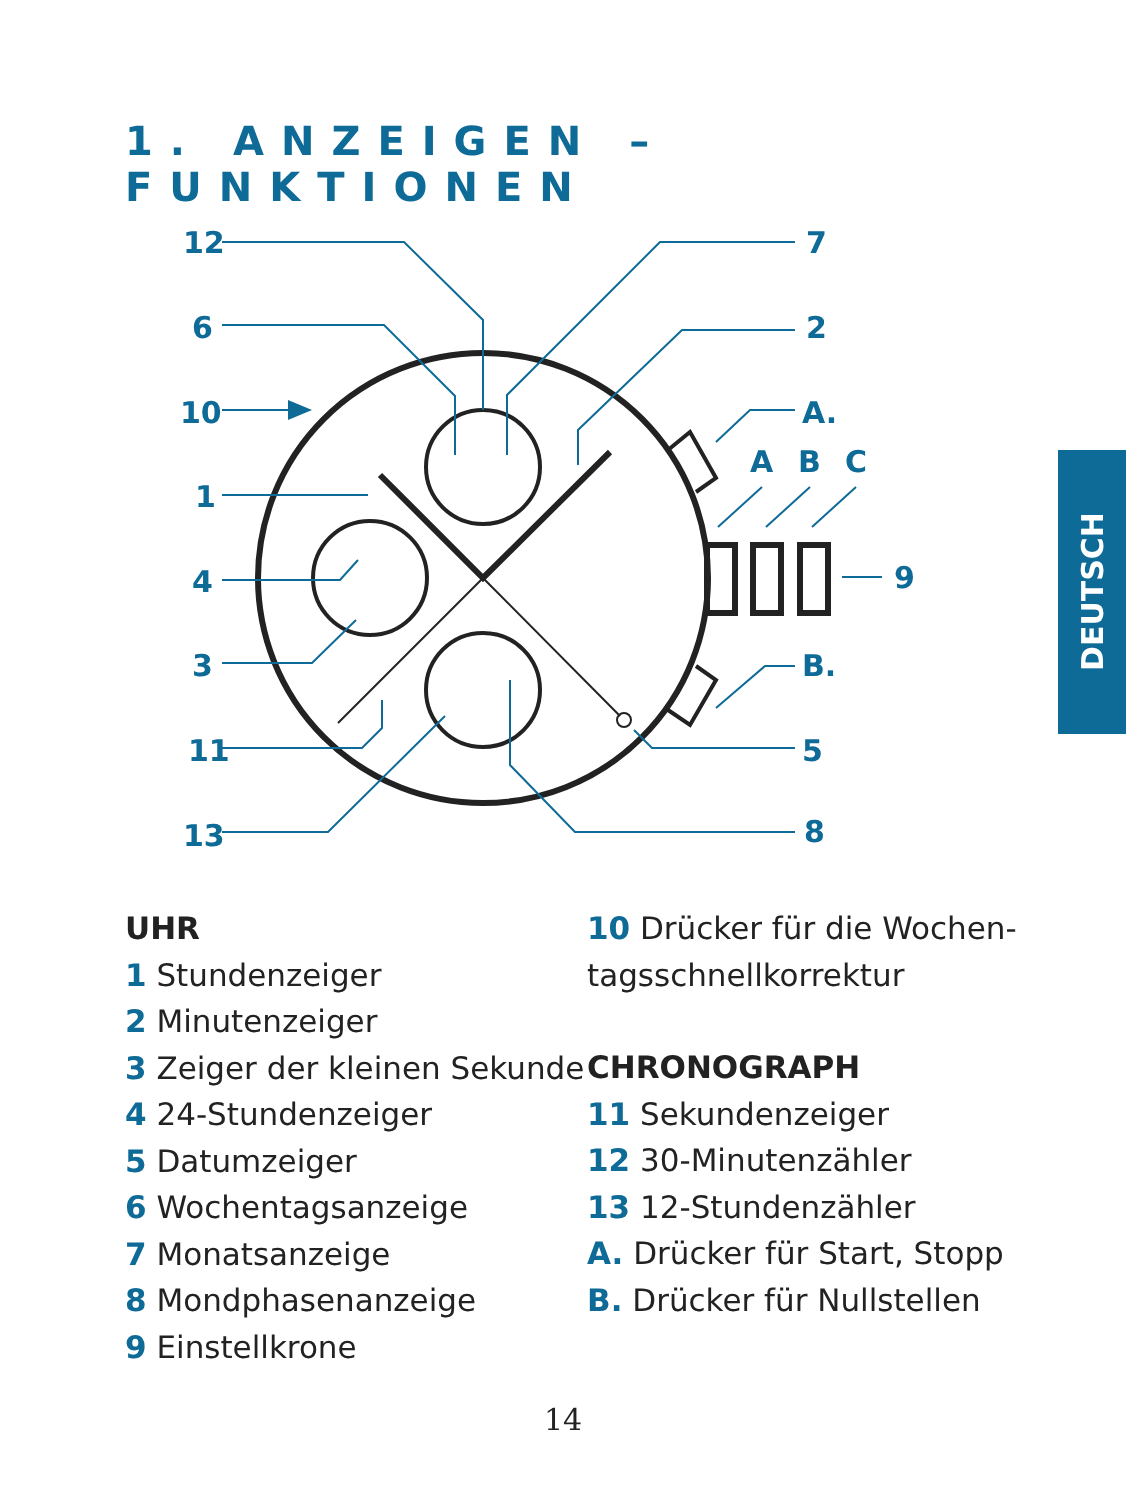1. ANZEIGEN – FUNKTIONEN
12
6
10
1
4
3
11
13
7
2
A.
A
B
C
9
B.
5
8
UHR
1 Stundenzeiger
2 Minutenzeiger
3 Zeiger der kleinen Sekunde
4 24-Stundenzeiger
5 Datumzeiger
6 Wochentagsanzeige
7 Monatsanzeige
8 Mondphasenanzeige
9 Einstellkrone
10 Drücker für die Wochen-
tagsschnellkorrektur
CHRONOGRAPH
11 Sekundenzeiger
12 30-Minutenzähler
13 12-Stundenzähler
A. Drücker für Start, Stopp
B. Drücker für Nullstellen
DEUTSCH
14